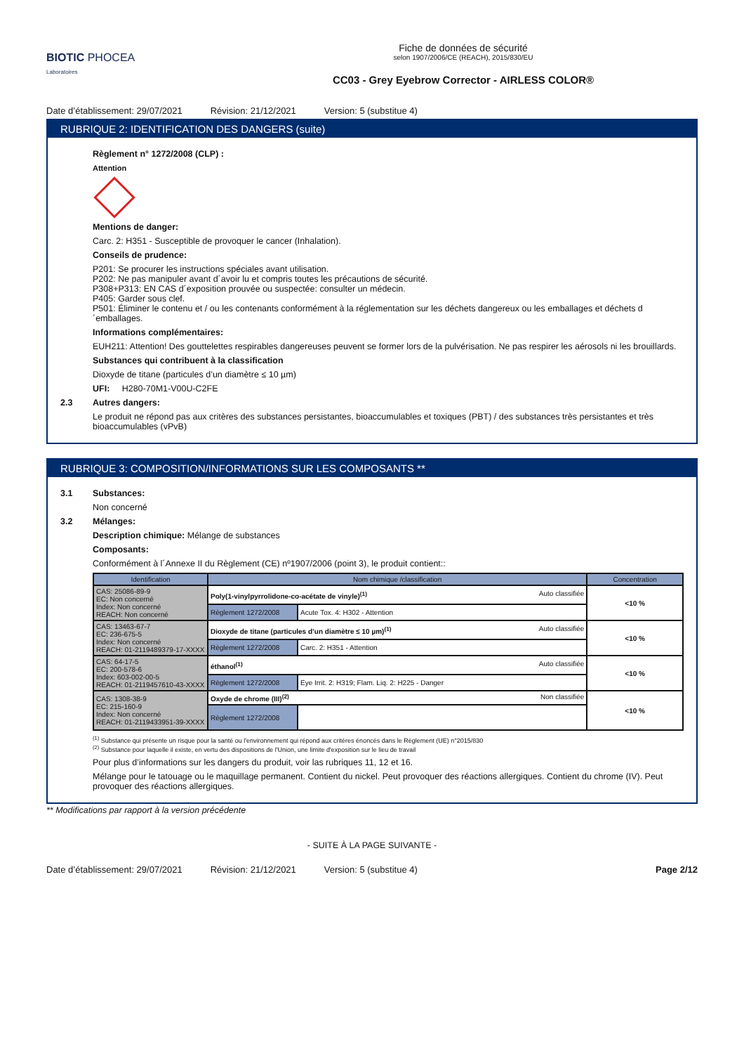BIOTIC PHOCEA
Laboratoires
Fiche de données de sécurité
selon 1907/2006/CE (REACH), 2015/830/EU
CC03 - Grey Eyebrow Corrector - AIRLESS COLOR®
Date d’établissement: 29/07/2021 Révision: 21/12/2021 Version: 5 (substitue 4)
RUBRIQUE 2: IDENTIFICATION DES DANGERS (suite)
Règlement n° 1272/2008 (CLP) :
Attention
Mentions de danger:
Carc. 2: H351 - Susceptible de provoquer le cancer (Inhalation).
Conseils de prudence:
P201: Se procurer les instructions spéciales avant utilisation.
P202: Ne pas manipuler avant d´avoir lu et compris toutes les précautions de sécurité.
P308+P313: EN CAS d´exposition prouvée ou suspectée: consulter un médecin.
P405: Garder sous clef.
P501: Éliminer le contenu et / ou les contenants conformément à la réglementation sur les déchets dangereux ou les emballages et déchets d´emballages.
Informations complémentaires:
EUH211: Attention! Des gouttelettes respirables dangereuses peuvent se former lors de la pulvérisation. Ne pas respirer les aérosols ni les brouillards.
Substances qui contribuent à la classification
Dioxyde de titane (particules d’un diamètre ≤ 10 µm)
UFI: H280-70M1-V00U-C2FE
2.3 Autres dangers:
Le produit ne répond pas aux critères des substances persistantes, bioaccumulables et toxiques (PBT) / des substances très persistantes et très bioaccumulables (vPvB)
RUBRIQUE 3: COMPOSITION/INFORMATIONS SUR LES COMPOSANTS **
3.1 Substances:
Non concerné
3.2 Mélanges:
Description chimique: Mélange de substances
Composants:
Conformément à l´Annexe II du Règlement (CE) nº1907/2006 (point 3), le produit contient::
| Identification | Nom chimique /classification | | Concentration |
| --- | --- | --- | --- |
| CAS: 25086-89-9 EC: Non concerné Index: Non concerné REACH: Non concerné | Poly(1-vinylpyrrolidone-co-acétate de vinyle)<sup>(1)</sup> Auto classifiée | | <10 % |
| | Règlement 1272/2008 | Acute Tox. 4: H302 - Attention | |
| CAS: 13463-67-7 EC: 236-675-5 Index: Non concerné REACH: 01-2119489379-17-XXXX | Dioxyde de titane (particules d’un diamètre ≤ 10 µm)<sup>(1)</sup> Auto classifiée | | <10 % |
| | Règlement 1272/2008 | Carc. 2: H351 - Attention | |
| CAS: 64-17-5 EC: 200-578-6 Index: 603-002-00-5 REACH: 01-2119457610-43-XXXX | éthanol<sup>(1)</sup> Auto classifiée | | <10 % |
| | Règlement 1272/2008 | Eye Irrit. 2: H319; Flam. Liq. 2: H225 - Danger | |
| CAS: 1308-38-9 EC: 215-160-9 Index: Non concerné REACH: 01-2119433951-39-XXXX | Oxyde de chrome (III)<sup>(2)</sup> Non classifiée | | <10 % |
| | Règlement 1272/2008 | | |
<sup>(1)</sup> Substance qui présente un risque pour la santé ou l'environnement qui répond aux critères énoncés dans le Règlement (UE) n°2015/830
<sup>(2)</sup> Substance pour laquelle il existe, en vertu des dispositions de l'Union, une limite d'exposition sur le lieu de travail
Pour plus d’informations sur les dangers du produit, voir las rubriques 11, 12 et 16.
Mélange pour le tatouage ou le maquillage permanent. Contient du nickel. Peut provoquer des réactions allergiques. Contient du chrome (IV). Peut provoquer des réactions allergiques.
** Modifications par rapport à la version précédente
- SUITE À LA PAGE SUIVANTE -
Date d’établissement: 29/07/2021 Révision: 21/12/2021 Version: 5 (substitue 4) Page 2/12